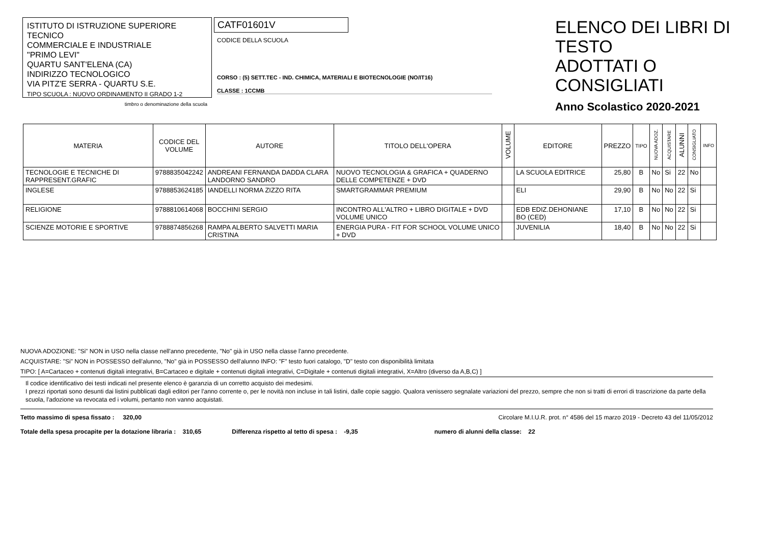ISTITUTO DI ISTRUZIONE SUPERIORE TECNICO
COMMERCIALE E INDUSTRIALE
"PRIMO LEVI"
QUARTU SANT'ELENA (CA)
INDIRIZZO TECNOLOGICO
VIA PITZ'E SERRA - QUARTU S.E.
TIPO SCUOLA : NUOVO ORDINAMENTO II GRADO 1-2
timbro o denominazione della scuola
CATF01601V
CODICE DELLA SCUOLA
CORSO : (5) SETT.TEC - IND. CHIMICA, MATERIALI E BIOTECNOLOGIE (NO/IT16)
CLASSE : 1CCMB
ELENCO DEI LIBRI DI TESTO
ADOTTATI O CONSIGLIATI
Anno Scolastico 2020-2021
| MATERIA | CODICE DEL VOLUME | AUTORE | TITOLO DELL'OPERA | VOLUME | EDITORE | PREZZO | TIPO | NUOVA ADOZ. | ACQUISTARE | ALUNNI | CONSIGLIATO | INFO |
| --- | --- | --- | --- | --- | --- | --- | --- | --- | --- | --- | --- | --- |
| TECNOLOGIE E TECNICHE DI RAPPRESENT.GRAFIC | 9788835042242 | ANDREANI FERNANDA DADDA CLARA LANDORNO SANDRO | NUOVO TECNOLOGIA & GRAFICA + QUADERNO DELLE COMPETENZE + DVD | | LA SCUOLA EDITRICE | 25,80 | B | No | Si | 22 | No | |
| INGLESE | 9788853624185 | IANDELLI NORMA ZIZZO RITA | SMARTGRAMMAR PREMIUM | | ELI | 29,90 | B | No | No | 22 | Si | |
| RELIGIONE | 9788810614068 | BOCCHINI SERGIO | INCONTRO ALL'ALTRO + LIBRO DIGITALE + DVD VOLUME UNICO | | EDB EDIZ.DEHONIANE BO (CED) | 17,10 | B | No | No | 22 | Si | |
| SCIENZE MOTORIE E SPORTIVE | 9788874856268 | RAMPA ALBERTO SALVETTI MARIA CRISTINA | ENERGIA PURA - FIT FOR SCHOOL VOLUME UNICO + DVD | | JUVENILIA | 18,40 | B | No | No | 22 | Si | |
NUOVA ADOZIONE: "Si" NON in USO nella classe nell'anno precedente, "No" già in USO nella classe l'anno precedente.
ACQUISTARE: "Si" NON in POSSESSO dell'alunno, "No" già in POSSESSO dell'alunno INFO: "F" testo fuori catalogo, "D" testo con disponibilità limitata
TIPO: [ A=Cartaceo + contenuti digitali integrativi, B=Cartaceo e digitale + contenuti digitali integrativi, C=Digitale + contenuti digitali integrativi, X=Altro (diverso da A,B,C) ]
Il codice identificativo dei testi indicati nel presente elenco è garanzia di un corretto acquisto dei medesimi.
I prezzi riportati sono desunti dai listini pubblicati dagli editori per l'anno corrente o, per le novità non incluse in tali listini, dalle copie saggio. Qualora venissero segnalate variazioni del prezzo, sempre che non si tratti di errori di trascrizione da parte della scuola, l'adozione va revocata ed i volumi, pertanto non vanno acquistati.
Tetto massimo di spesa fissato : 320,00 Circolare M.I.U.R. prot. n° 4586 del 15 marzo 2019 - Decreto 43 del 11/05/2012
Totale della spesa procapite per la dotazione libraria : 310,65 Differenza rispetto al tetto di spesa : -9,35 numero di alunni della classe: 22